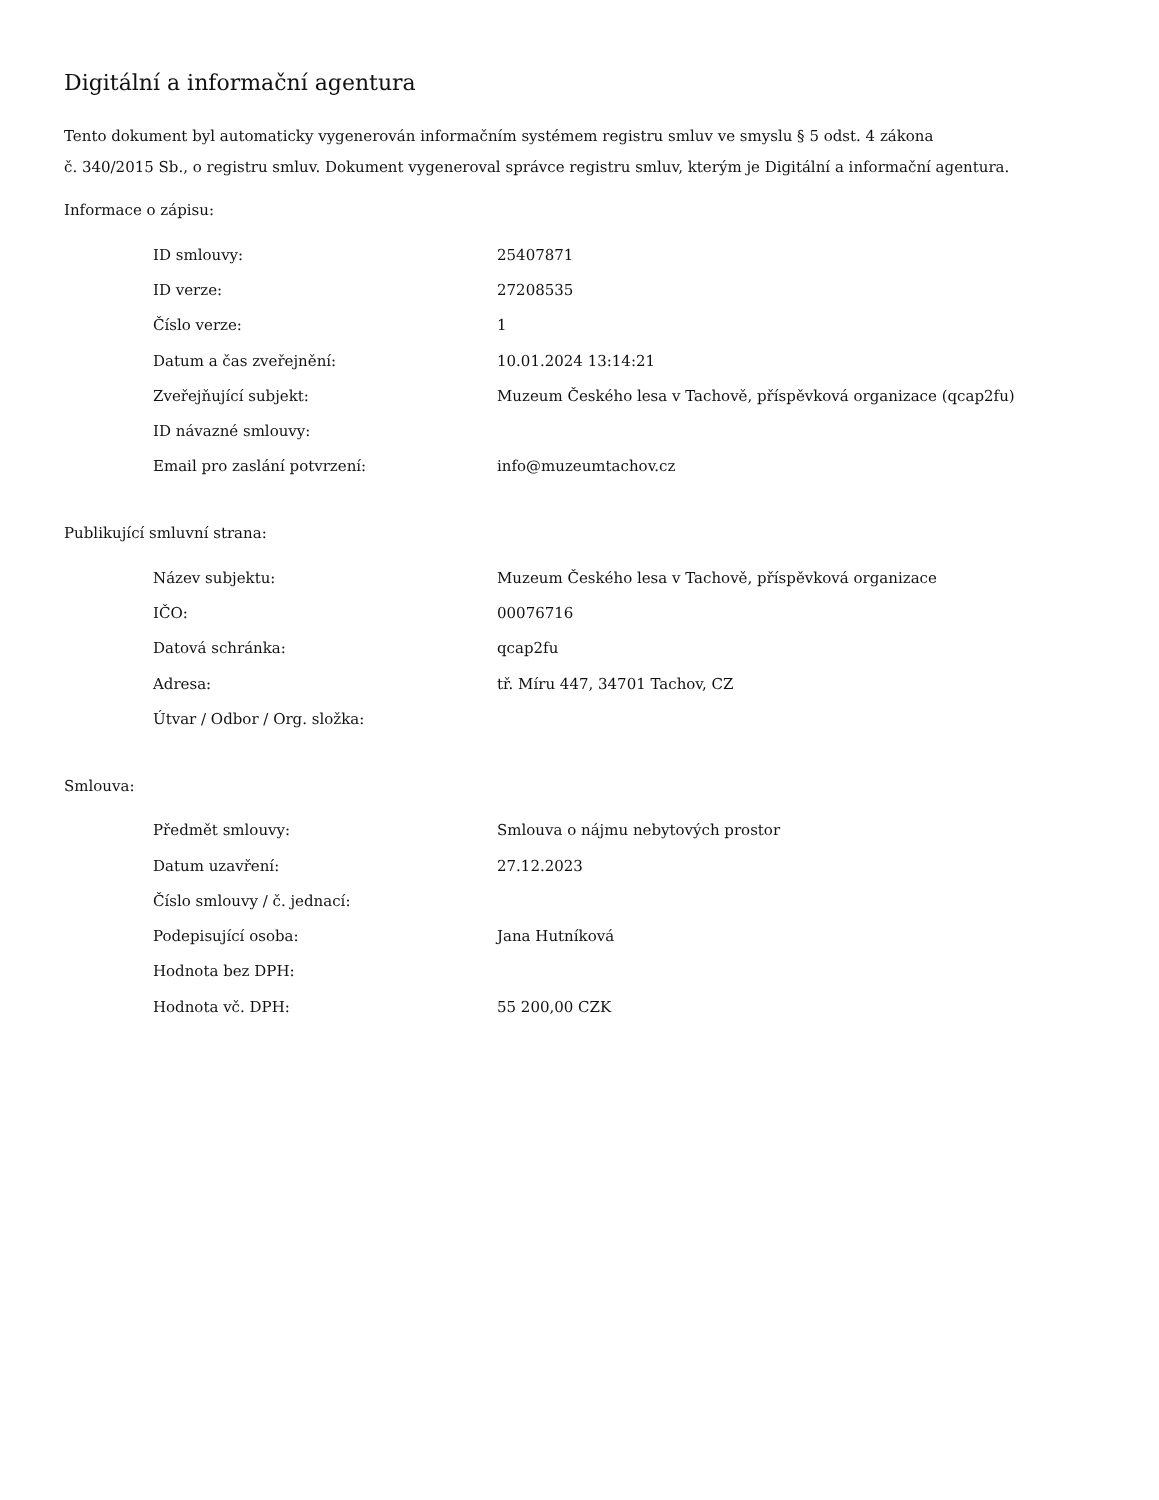Digitální a informační agentura
Tento dokument byl automaticky vygenerován informačním systémem registru smluv ve smyslu § 5 odst. 4 zákona
č. 340/2015 Sb., o registru smluv. Dokument vygeneroval správce registru smluv, kterým je Digitální a informační agentura.
Informace o zápisu:
| ID smlouvy: | 25407871 |
| ID verze: | 27208535 |
| Číslo verze: | 1 |
| Datum a čas zveřejnění: | 10.01.2024 13:14:21 |
| Zveřejňující subjekt: | Muzeum Českého lesa v Tachově, příspěvková organizace (qcap2fu) |
| ID návazné smlouvy: | |
| Email pro zaslání potvrzení: | info@muzeumtachov.cz |
Publikující smluvní strana:
| Název subjektu: | Muzeum Českého lesa v Tachově, příspěvková organizace |
| IČO: | 00076716 |
| Datová schránka: | qcap2fu |
| Adresa: | tř. Míru 447, 34701 Tachov, CZ |
| Útvar / Odbor / Org. složka: | |
Smlouva:
| Předmět smlouvy: | Smlouva o nájmu nebytových prostor |
| Datum uzavření: | 27.12.2023 |
| Číslo smlouvy / č. jednací: | |
| Podepisující osoba: | Jana Hutníková |
| Hodnota bez DPH: | |
| Hodnota vč. DPH: | 55 200,00 CZK |